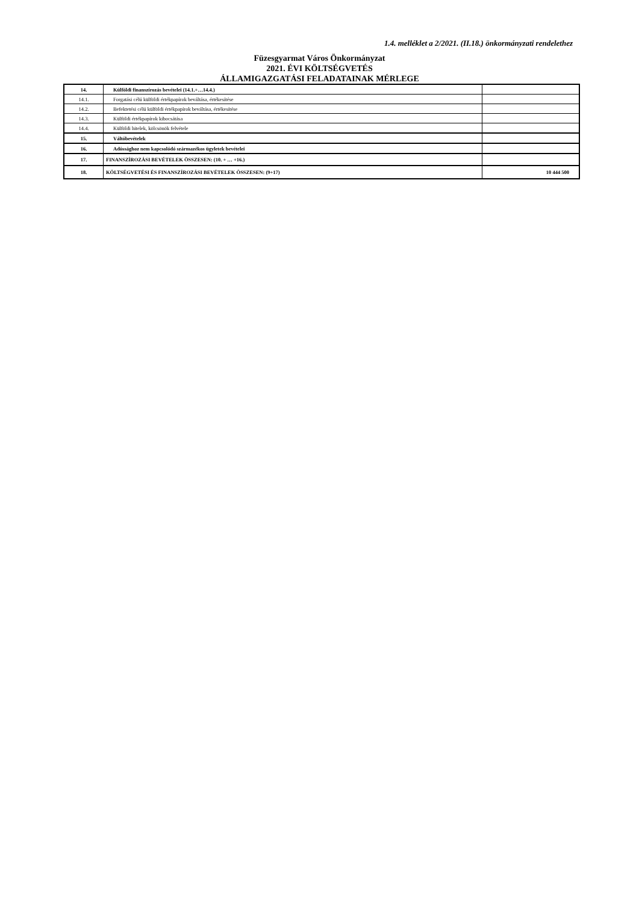1.4. melléklet a 2/2021. (II.18.) önkormányzati rendelethez
Füzesgyarmat Város Önkormányzat
2021. ÉVI KÖLTSÉGVETÉS
ÁLLAMIGAZGATÁSI FELADATAINAK MÉRLEGE
| 14. | Külföldi finanszírozás bevételei (14.1.+…14.4.) | |
| 14.1. | Forgatási célú külföldi értékpapírok beváltása, értékesítése | |
| 14.2. | Befektetési célú külföldi értékpapírok beváltása, értékesítése | |
| 14.3. | Külföldi értékpapírok kibocsátása | |
| 14.4. | Külföldi hitelek, kölcsönök felvétele | |
| 15. | Váltóbevételek | |
| 16. | Adóssághoz nem kapcsolódó származékos ügyletek bevételei | |
| 17. | FINANSZÍROZÁSI BEVÉTELEK ÖSSZESEN: (10. + … +16.) | |
| 18. | KÖLTSÉGVETÉSI ÉS FINANSZÍROZÁSI BEVÉTELEK ÖSSZESEN: (9+17) | 10 444 500 |